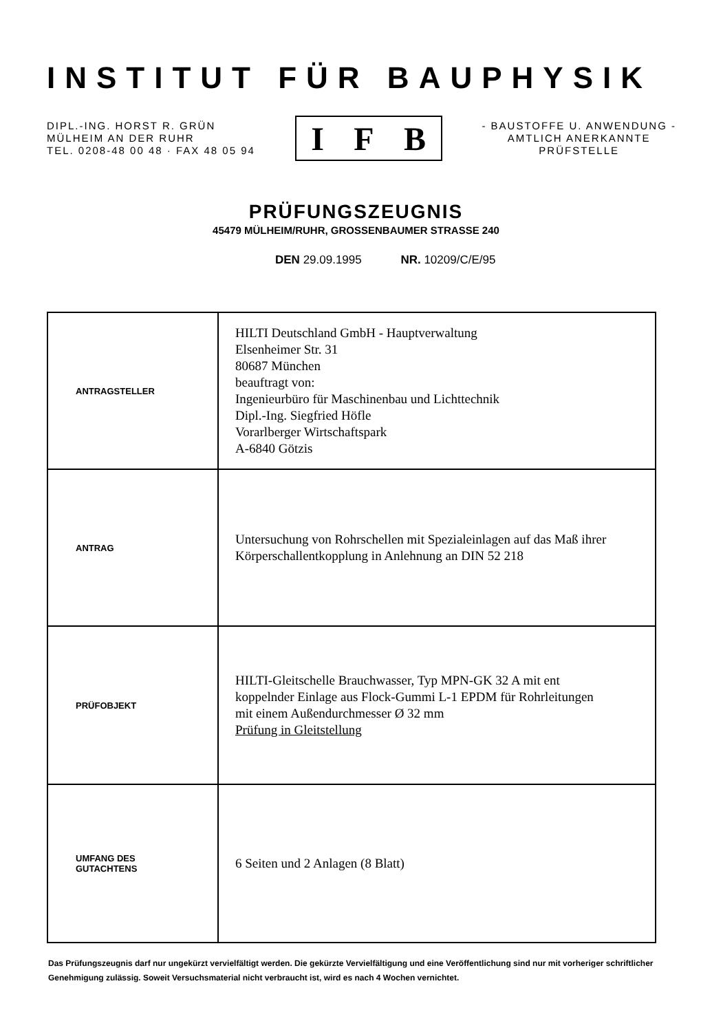INSTITUT FÜR BAUPHYSIK
DIPL.-ING. HORST R. GRÜN
MÜLHEIM AN DER RUHR
TEL. 0208-48 00 48 · FAX 48 05 94
I F B
- BAUSTOFFE U. ANWENDUNG -
AMTLICH ANERKANNTE
PRÜFSTELLE
PRÜFUNGSZEUGNIS
45479 MÜLHEIM/RUHR, GROSSENBAUMER STRASSE 240
DEN 29.09.1995 NR. 10209/C/E/95
| ANTRAGSTELLER | HILTI Deutschland GmbH - Hauptverwaltung Elsenheimer Str. 31 80687 München beauftragt von: Ingenieurbüro für Maschinenbau und Lichttechnik Dipl.-Ing. Siegfried Höfle Vorarlberger Wirtschaftspark A-6840 Götzis |
| ANTRAG | Untersuchung von Rohrschellen mit Spezialeinlagen auf das Maß ihrer Körperschallentkopplung in Anlehnung an DIN 52 218 |
| PRÜFOBJEKT | HILTI-Gleitschelle Brauchwasser, Typ MPN-GK 32 A mit ent koppelnder Einlage aus Flock-Gummi L-1 EPDM für Rohrleitungen mit einem Außendurchmesser Ø 32 mm Prüfung in Gleitstellung |
| UMFANG DES GUTACHTENS | 6 Seiten und 2 Anlagen (8 Blatt) |
Das Prüfungszeugnis darf nur ungekürzt vervielfältigt werden. Die gekürzte Vervielfältigung und eine Veröffentlichung sind nur mit vorheriger schriftlicher Genehmigung zulässig. Soweit Versuchsmaterial nicht verbraucht ist, wird es nach 4 Wochen vernichtet.